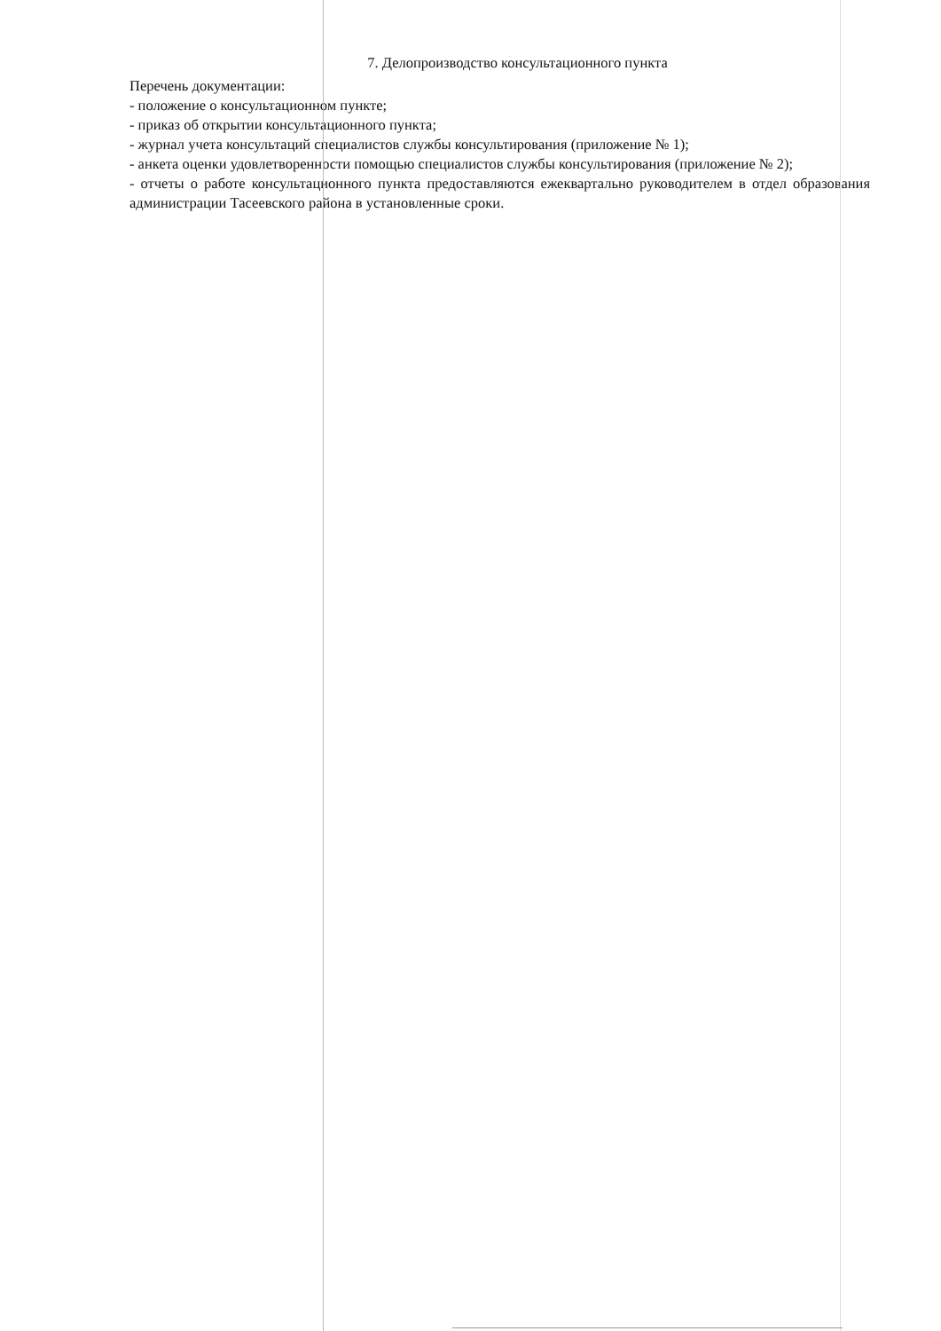7. Делопроизводство консультационного пункта
Перечень документации:
- положение о консультационном пункте;
- приказ об открытии консультационного пункта;
- журнал учета консультаций специалистов службы консультирования (приложение № 1);
- анкета оценки удовлетворенности помощью специалистов службы консультирования (приложение № 2);
- отчеты о работе консультационного пункта предоставляются ежеквартально руководителем в отдел образования администрации Тасеевского района в установленные сроки.